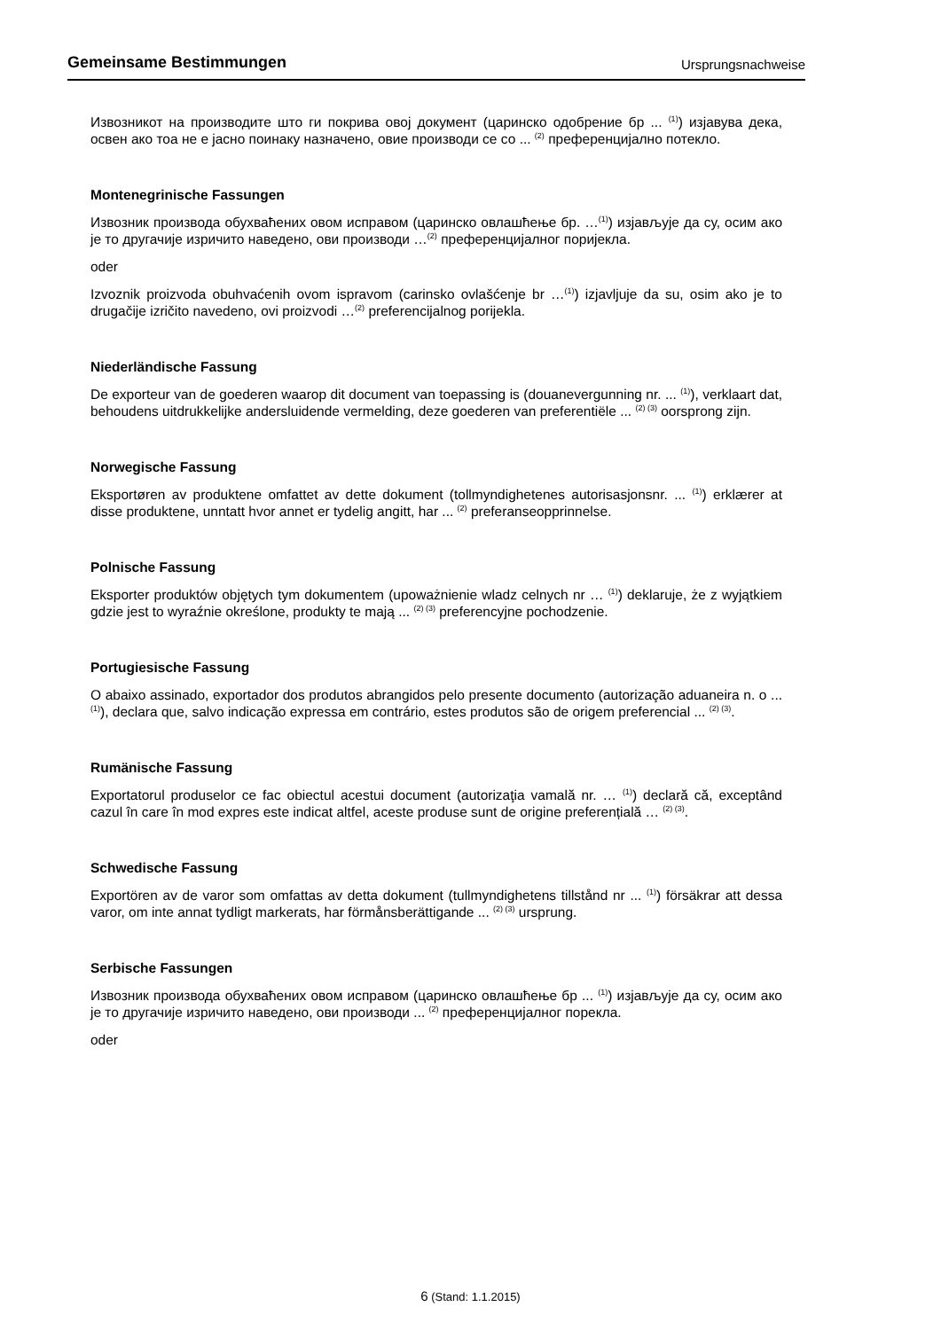Gemeinsame Bestimmungen Ursprungsnachweise
Извозникот на производите што ги покрива овој документ (царинско одобрение бр ... <sup>(1)</sup>) изјавува дека, освен ако тоа не е јасно поинаку назначено, овие производи се со ... <sup>(2)</sup> преференцијално потекло.
Montenegrinische Fassungen
Извозник производа обухваћених овом исправом (царинско овлашћење бр. …<sup>(1)</sup>) изјављује да су, осим ако је то другачије изричито наведено, ови производи …<sup>(2)</sup> преференцијалног поријекла.
oder
Izvoznik proizvoda obuhvaćenih ovom ispravom (carinsko ovlašćenje br …<sup>(1)</sup>) izjavljuje da su, osim ako je to drugačije izričito navedeno, ovi proizvodi …<sup>(2)</sup> preferencijalnog porijekla.
Niederländische Fassung
De exporteur van de goederen waarop dit document van toepassing is (douanevergunning nr. ... <sup>(1)</sup>), verklaart dat, behoudens uitdrukkelijke andersluidende vermelding, deze goederen van preferentiële ... <sup>(2) (3)</sup> oorsprong zijn.
Norwegische Fassung
Eksportøren av produktene omfattet av dette dokument (tollmyndighetenes autorisasjonsnr. ... <sup>(1)</sup>) erklærer at disse produktene, unntatt hvor annet er tydelig angitt, har ... <sup>(2)</sup> preferanseopprinnelse.
Polnische Fassung
Eksporter produktów objętych tym dokumentem (upoważnienie wladz celnych nr … <sup>(1)</sup>) deklaruje, że z wyjątkiem gdzie jest to wyraźnie określone, produkty te mają ... <sup>(2) (3)</sup> preferencyjne pochodzenie.
Portugiesische Fassung
O abaixo assinado, exportador dos produtos abrangidos pelo presente documento (autorização aduaneira n. o ... <sup>(1)</sup>), declara que, salvo indicação expressa em contrário, estes produtos são de origem preferencial ... <sup>(2) (3)</sup>.
Rumänische Fassung
Exportatorul produselor ce fac obiectul acestui document (autorizaţia vamală nr. … <sup>(1)</sup>) declară că, exceptând cazul în care în mod expres este indicat altfel, aceste produse sunt de origine preferențială … <sup>(2) (3)</sup>.
Schwedische Fassung
Exportören av de varor som omfattas av detta dokument (tullmyndighetens tillstånd nr ... <sup>(1)</sup>) försäkrar att dessa varor, om inte annat tydligt markerats, har förmånsberättigande ... <sup>(2) (3)</sup> ursprung.
Serbische Fassungen
Извозник производа обухваћених овом исправом (царинско овлашћење бр ... <sup>(1)</sup>) изјављује да су, осим ако је то другачије изричито наведено, ови производи ... <sup>(2)</sup> преференцијалног порекла.
oder
6 (Stand: 1.1.2015)